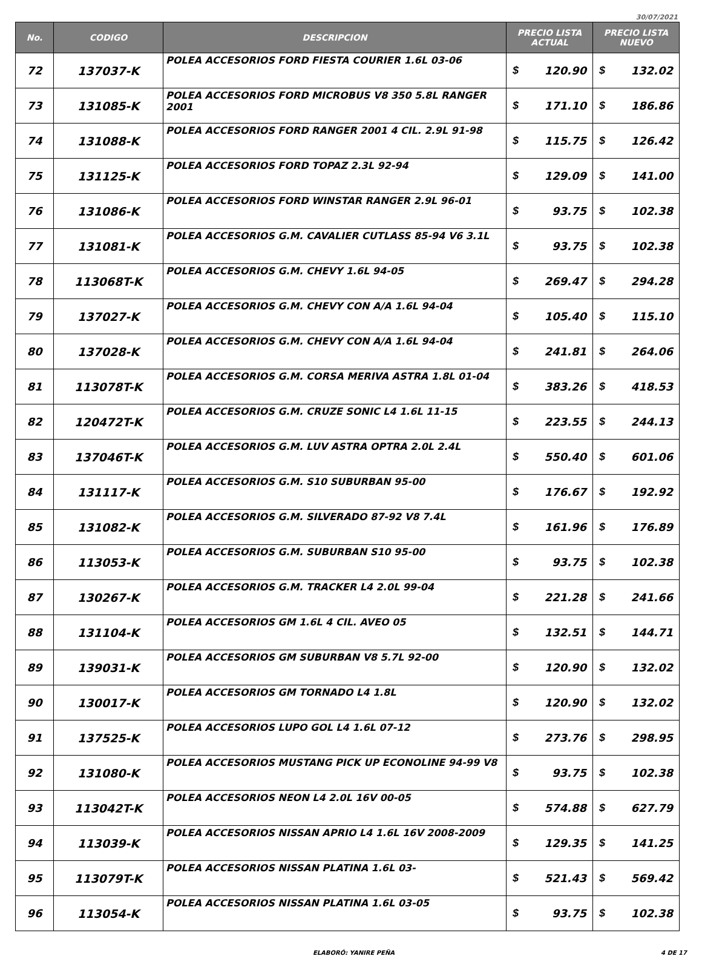30/07/2021
| No. | CODIGO | DESCRIPCION | PRECIO LISTA ACTUAL | | PRECIO LISTA NUEVO | |
| --- | --- | --- | --- | --- | --- | --- |
| 72 | 137037-K | POLEA ACCESORIOS FORD FIESTA COURIER 1.6L 03-06 | $ | 120.90 | $ | 132.02 |
| 73 | 131085-K | POLEA ACCESORIOS FORD MICROBUS V8 350 5.8L RANGER 2001 | $ | 171.10 | $ | 186.86 |
| 74 | 131088-K | POLEA ACCESORIOS FORD RANGER 2001 4 CIL. 2.9L 91-98 | $ | 115.75 | $ | 126.42 |
| 75 | 131125-K | POLEA ACCESORIOS FORD TOPAZ 2.3L 92-94 | $ | 129.09 | $ | 141.00 |
| 76 | 131086-K | POLEA ACCESORIOS FORD WINSTAR RANGER 2.9L 96-01 | $ | 93.75 | $ | 102.38 |
| 77 | 131081-K | POLEA ACCESORIOS G.M. CAVALIER CUTLASS 85-94 V6 3.1L | $ | 93.75 | $ | 102.38 |
| 78 | 113068T-K | POLEA ACCESORIOS G.M. CHEVY 1.6L 94-05 | $ | 269.47 | $ | 294.28 |
| 79 | 137027-K | POLEA ACCESORIOS G.M. CHEVY CON A/A 1.6L 94-04 | $ | 105.40 | $ | 115.10 |
| 80 | 137028-K | POLEA ACCESORIOS G.M. CHEVY CON A/A 1.6L 94-04 | $ | 241.81 | $ | 264.06 |
| 81 | 113078T-K | POLEA ACCESORIOS G.M. CORSA MERIVA ASTRA 1.8L 01-04 | $ | 383.26 | $ | 418.53 |
| 82 | 120472T-K | POLEA ACCESORIOS G.M. CRUZE SONIC L4 1.6L 11-15 | $ | 223.55 | $ | 244.13 |
| 83 | 137046T-K | POLEA ACCESORIOS G.M. LUV ASTRA OPTRA 2.0L 2.4L | $ | 550.40 | $ | 601.06 |
| 84 | 131117-K | POLEA ACCESORIOS G.M. S10 SUBURBAN 95-00 | $ | 176.67 | $ | 192.92 |
| 85 | 131082-K | POLEA ACCESORIOS G.M. SILVERADO 87-92 V8 7.4L | $ | 161.96 | $ | 176.89 |
| 86 | 113053-K | POLEA ACCESORIOS G.M. SUBURBAN S10 95-00 | $ | 93.75 | $ | 102.38 |
| 87 | 130267-K | POLEA ACCESORIOS G.M. TRACKER L4 2.0L 99-04 | $ | 221.28 | $ | 241.66 |
| 88 | 131104-K | POLEA ACCESORIOS GM 1.6L 4 CIL. AVEO 05 | $ | 132.51 | $ | 144.71 |
| 89 | 139031-K | POLEA ACCESORIOS GM SUBURBAN V8 5.7L 92-00 | $ | 120.90 | $ | 132.02 |
| 90 | 130017-K | POLEA ACCESORIOS GM TORNADO L4 1.8L | $ | 120.90 | $ | 132.02 |
| 91 | 137525-K | POLEA ACCESORIOS LUPO GOL L4 1.6L 07-12 | $ | 273.76 | $ | 298.95 |
| 92 | 131080-K | POLEA ACCESORIOS MUSTANG PICK UP ECONOLINE 94-99 V8 | $ | 93.75 | $ | 102.38 |
| 93 | 113042T-K | POLEA ACCESORIOS NEON L4 2.0L 16V 00-05 | $ | 574.88 | $ | 627.79 |
| 94 | 113039-K | POLEA ACCESORIOS NISSAN APRIO L4 1.6L 16V 2008-2009 | $ | 129.35 | $ | 141.25 |
| 95 | 113079T-K | POLEA ACCESORIOS NISSAN PLATINA 1.6L 03- | $ | 521.43 | $ | 569.42 |
| 96 | 113054-K | POLEA ACCESORIOS NISSAN PLATINA 1.6L 03-05 | $ | 93.75 | $ | 102.38 |
ELABORÓ: YANIRE PEÑA 4 DE 17